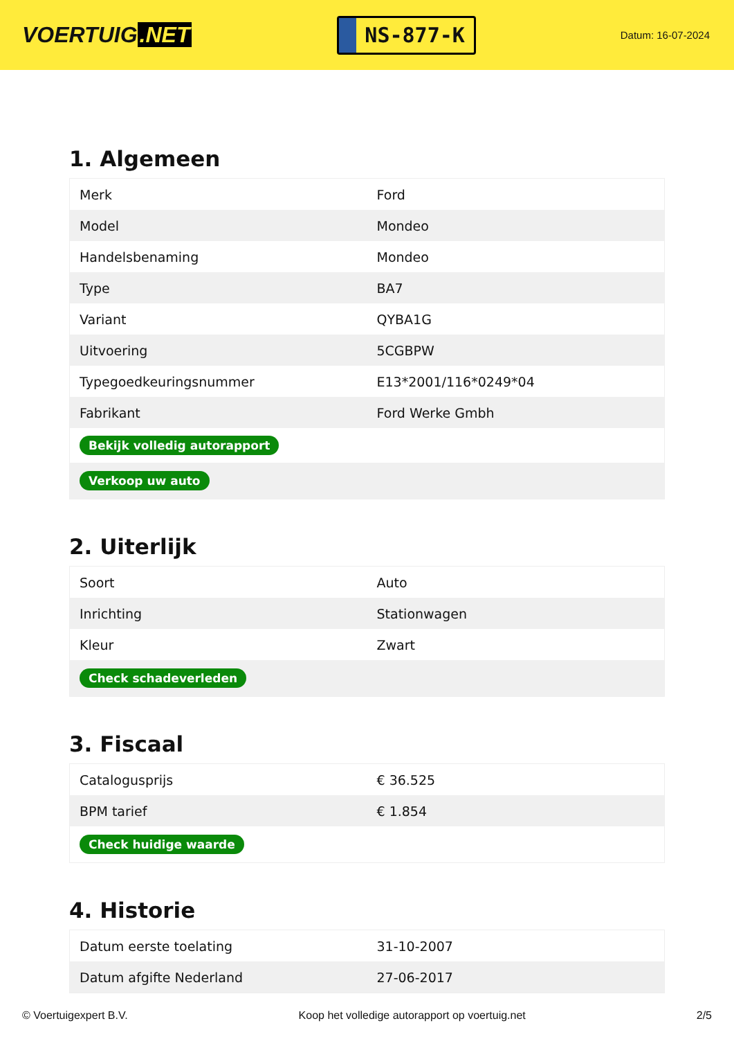VOERTUIG.NET
NS-877-K
Datum: 16-07-2024
1. Algemeen
| Merk | Ford |
| Model | Mondeo |
| Handelsbenaming | Mondeo |
| Type | BA7 |
| Variant | QYBA1G |
| Uitvoering | 5CGBPW |
| Typegoedkeuringsnummer | E13*2001/116*0249*04 |
| Fabrikant | Ford Werke Gmbh |
| Bekijk volledig autorapport | |
| Verkoop uw auto | |
2. Uiterlijk
| Soort | Auto |
| Inrichting | Stationwagen |
| Kleur | Zwart |
| Check schadeverleden | |
3. Fiscaal
| Catalogusprijs | € 36.525 |
| BPM tarief | € 1.854 |
| Check huidige waarde | |
4. Historie
| Datum eerste toelating | 31-10-2007 |
| Datum afgifte Nederland | 27-06-2017 |
© Voertuigexpert B.V. Koop het volledige autorapport op voertuig.net 2/5